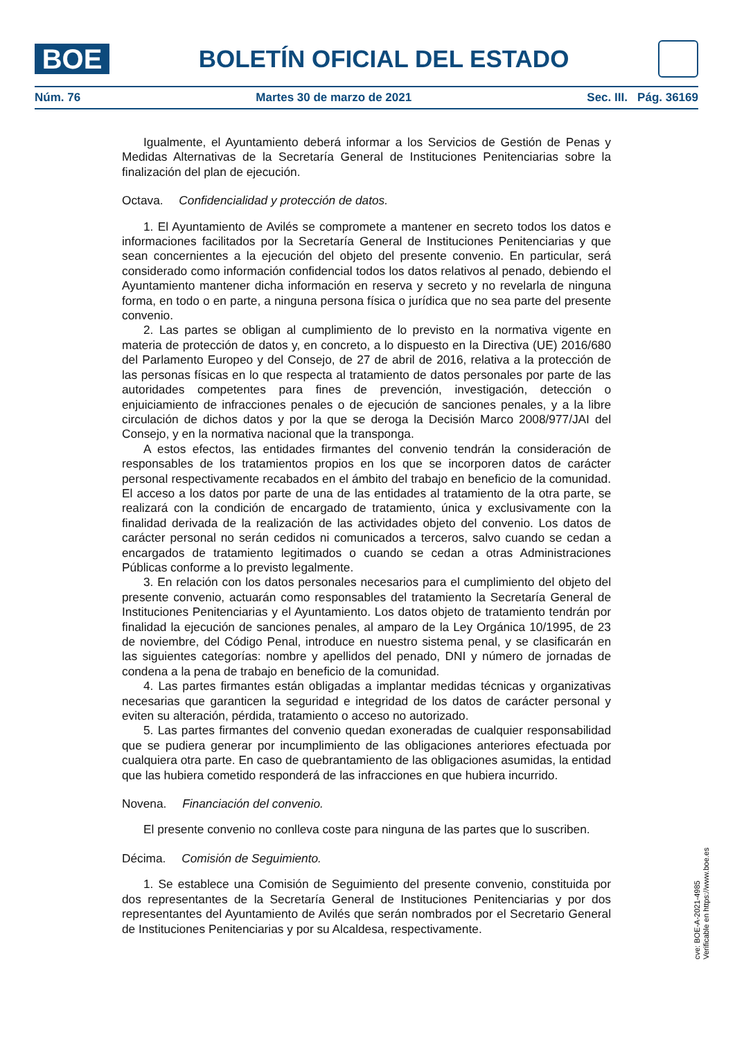BOE
BOLETÍN OFICIAL DEL ESTADO
Núm. 76 Martes 30 de marzo de 2021 Sec. III. Pág. 36169
Igualmente, el Ayuntamiento deberá informar a los Servicios de Gestión de Penas y Medidas Alternativas de la Secretaría General de Instituciones Penitenciarias sobre la finalización del plan de ejecución.
Octava. Confidencialidad y protección de datos.
1. El Ayuntamiento de Avilés se compromete a mantener en secreto todos los datos e informaciones facilitados por la Secretaría General de Instituciones Penitenciarias y que sean concernientes a la ejecución del objeto del presente convenio. En particular, será considerado como información confidencial todos los datos relativos al penado, debiendo el Ayuntamiento mantener dicha información en reserva y secreto y no revelarla de ninguna forma, en todo o en parte, a ninguna persona física o jurídica que no sea parte del presente convenio.
2. Las partes se obligan al cumplimiento de lo previsto en la normativa vigente en materia de protección de datos y, en concreto, a lo dispuesto en la Directiva (UE) 2016/680 del Parlamento Europeo y del Consejo, de 27 de abril de 2016, relativa a la protección de las personas físicas en lo que respecta al tratamiento de datos personales por parte de las autoridades competentes para fines de prevención, investigación, detección o enjuiciamiento de infracciones penales o de ejecución de sanciones penales, y a la libre circulación de dichos datos y por la que se deroga la Decisión Marco 2008/977/JAI del Consejo, y en la normativa nacional que la transponga.
A estos efectos, las entidades firmantes del convenio tendrán la consideración de responsables de los tratamientos propios en los que se incorporen datos de carácter personal respectivamente recabados en el ámbito del trabajo en beneficio de la comunidad. El acceso a los datos por parte de una de las entidades al tratamiento de la otra parte, se realizará con la condición de encargado de tratamiento, única y exclusivamente con la finalidad derivada de la realización de las actividades objeto del convenio. Los datos de carácter personal no serán cedidos ni comunicados a terceros, salvo cuando se cedan a encargados de tratamiento legitimados o cuando se cedan a otras Administraciones Públicas conforme a lo previsto legalmente.
3. En relación con los datos personales necesarios para el cumplimiento del objeto del presente convenio, actuarán como responsables del tratamiento la Secretaría General de Instituciones Penitenciarias y el Ayuntamiento. Los datos objeto de tratamiento tendrán por finalidad la ejecución de sanciones penales, al amparo de la Ley Orgánica 10/1995, de 23 de noviembre, del Código Penal, introduce en nuestro sistema penal, y se clasificarán en las siguientes categorías: nombre y apellidos del penado, DNI y número de jornadas de condena a la pena de trabajo en beneficio de la comunidad.
4. Las partes firmantes están obligadas a implantar medidas técnicas y organizativas necesarias que garanticen la seguridad e integridad de los datos de carácter personal y eviten su alteración, pérdida, tratamiento o acceso no autorizado.
5. Las partes firmantes del convenio quedan exoneradas de cualquier responsabilidad que se pudiera generar por incumplimiento de las obligaciones anteriores efectuada por cualquiera otra parte. En caso de quebrantamiento de las obligaciones asumidas, la entidad que las hubiera cometido responderá de las infracciones en que hubiera incurrido.
Novena. Financiación del convenio.
El presente convenio no conlleva coste para ninguna de las partes que lo suscriben.
Décima. Comisión de Seguimiento.
1. Se establece una Comisión de Seguimiento del presente convenio, constituida por dos representantes de la Secretaría General de Instituciones Penitenciarias y por dos representantes del Ayuntamiento de Avilés que serán nombrados por el Secretario General de Instituciones Penitenciarias y por su Alcaldesa, respectivamente.
cve: BOE-A-2021-4985
Verificable en https://www.boe.es